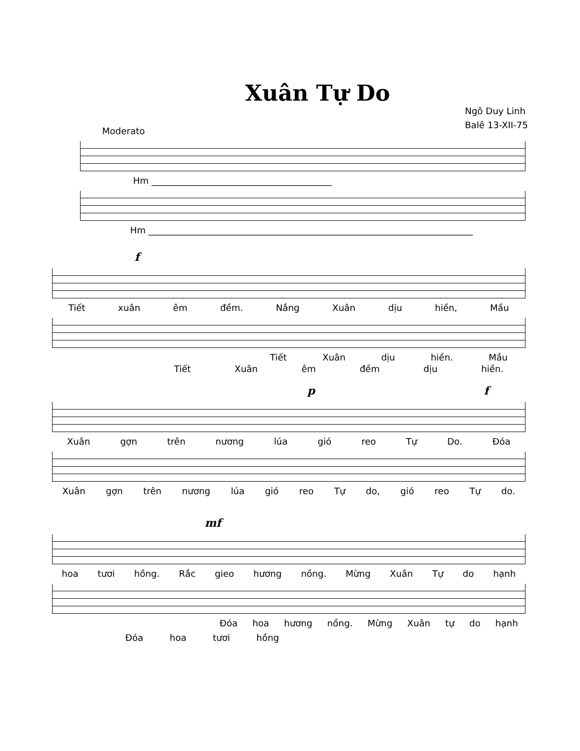Xuân Tự Do
Ngô Duy Linh
Balê 13-XII-75
Moderato
Hm ________________________________________
Hm ________________________________________________________________________
f
Tiết xuân êm đềm. Nắng Xuân dịu hiền, Mầu
Tiết Xuân dịu hiền. Mầu
Tiết Xuân êm đềm dịu hiền.
p f
Xuân gợn trên nương lúa gió reo Tự Do. Đóa
Xuân gợn trên nương lúa gió reo Tự do, gió reo Tự do.
mf
hoa tươi hồng. Rắc gieo hương nồng. Mừng Xuân Tự do hạnh
Đóa hoa hương nồng. Mừng Xuân tự do hạnh
Đóa hoa tươi hồng